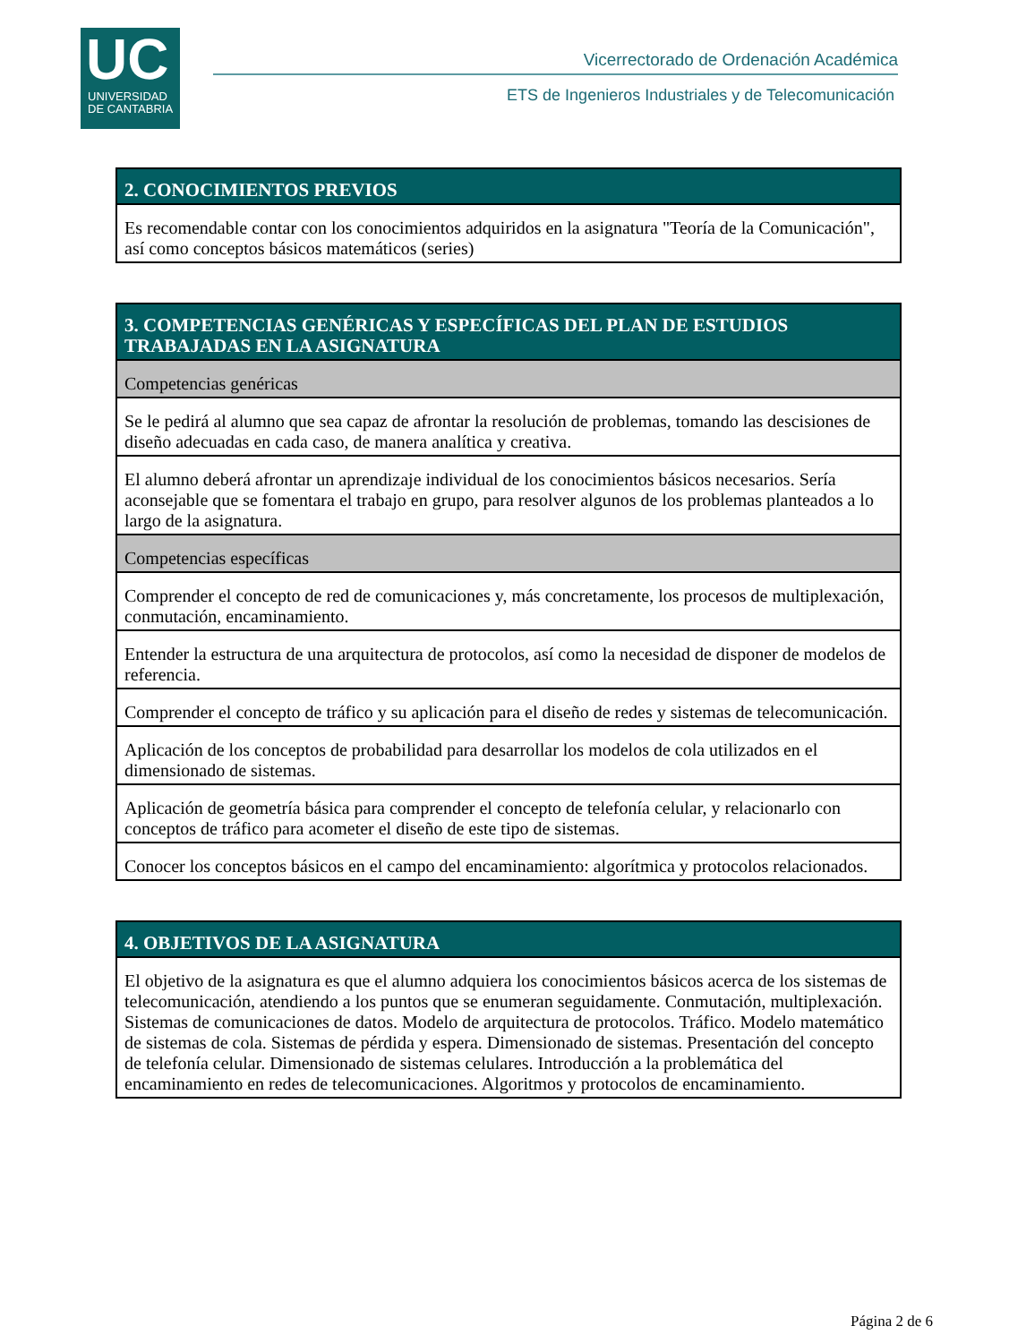UC
UNIVERSIDAD
DE CANTABRIA
Vicerrectorado de Ordenación Académica
ETS de Ingenieros Industriales y de Telecomunicación
| 2. CONOCIMIENTOS PREVIOS |
| --- |
| Es recomendable contar con los conocimientos adquiridos en la asignatura "Teoría de la Comunicación", así como conceptos básicos matemáticos (series) |
| 3. COMPETENCIAS GENÉRICAS Y ESPECÍFICAS DEL PLAN DE ESTUDIOS TRABAJADAS EN LA ASIGNATURA |
| --- |
| Competencias genéricas |
| Se le pedirá al alumno que sea capaz de afrontar la resolución de problemas, tomando las descisiones de diseño adecuadas en cada caso, de manera analítica y creativa. |
| El alumno deberá afrontar un aprendizaje individual de los conocimientos básicos necesarios. Sería aconsejable que se fomentara el trabajo en grupo, para resolver algunos de los problemas planteados a lo largo de la asignatura. |
| Competencias específicas |
| Comprender el concepto de red de comunicaciones y, más concretamente, los procesos de multiplexación, conmutación, encaminamiento. |
| Entender la estructura de una arquitectura de protocolos, así como la necesidad de disponer de modelos de referencia. |
| Comprender el concepto de tráfico y su aplicación para el diseño de redes y sistemas de telecomunicación. |
| Aplicación de los conceptos de probabilidad para desarrollar los modelos de cola utilizados en el dimensionado de sistemas. |
| Aplicación de geometría básica para comprender el concepto de telefonía celular, y relacionarlo con conceptos de tráfico para acometer el diseño de este tipo de sistemas. |
| Conocer los conceptos básicos en el campo del encaminamiento: algorítmica y protocolos relacionados. |
| 4. OBJETIVOS DE LA ASIGNATURA |
| --- |
| El objetivo de la asignatura es que el alumno adquiera los conocimientos básicos acerca de los sistemas de telecomunicación, atendiendo a los puntos que se enumeran seguidamente. Conmutación, multiplexación. Sistemas de comunicaciones de datos. Modelo de arquitectura de protocolos. Tráfico. Modelo matemático de sistemas de cola. Sistemas de pérdida y espera. Dimensionado de sistemas. Presentación del concepto de telefonía celular. Dimensionado de sistemas celulares. Introducción a la problemática del encaminamiento en redes de telecomunicaciones. Algoritmos y protocolos de encaminamiento. |
Página 2 de 6